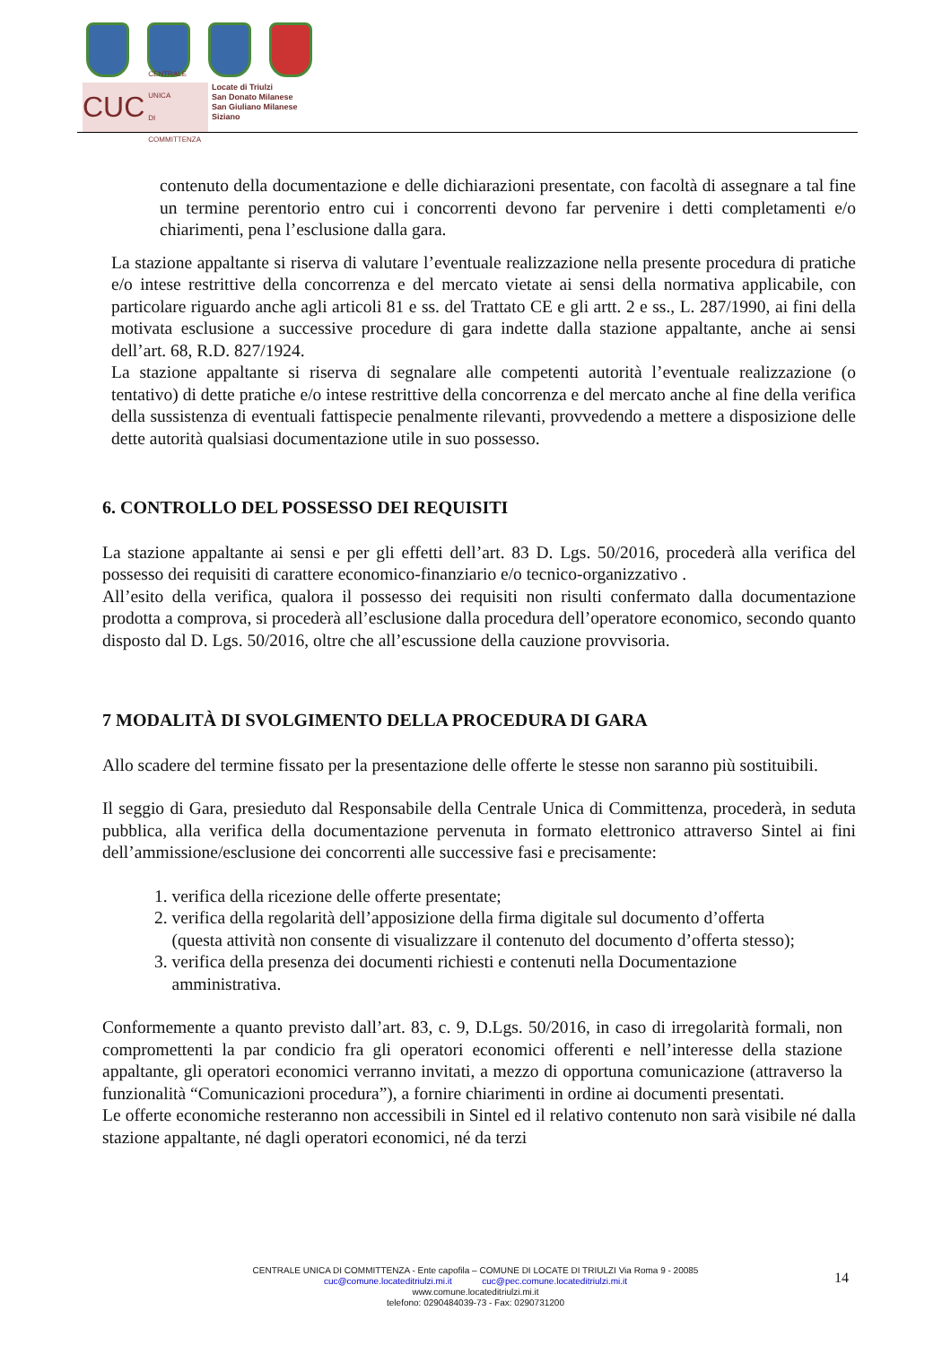CUC CENTRALE UNICA
DI COMMITTENZA
Locate di Triulzi
San Donato Milanese
San Giuliano Milanese
Siziano
contenuto della documentazione e delle dichiarazioni presentate, con facoltà di assegnare a tal fine un termine perentorio entro cui i concorrenti devono far pervenire i detti completamenti e/o chiarimenti, pena l’esclusione dalla gara.
La stazione appaltante si riserva di valutare l’eventuale realizzazione nella presente procedura di pratiche e/o intese restrittive della concorrenza e del mercato vietate ai sensi della normativa applicabile, con particolare riguardo anche agli articoli 81 e ss. del Trattato CE e gli artt. 2 e ss., L. 287/1990, ai fini della motivata esclusione a successive procedure di gara indette dalla stazione appaltante, anche ai sensi dell’art. 68, R.D. 827/1924.
La stazione appaltante si riserva di segnalare alle competenti autorità l’eventuale realizzazione (o tentativo) di dette pratiche e/o intese restrittive della concorrenza e del mercato anche al fine della verifica della sussistenza di eventuali fattispecie penalmente rilevanti, provvedendo a mettere a disposizione delle dette autorità qualsiasi documentazione utile in suo possesso.
6. CONTROLLO DEL POSSESSO DEI REQUISITI
La stazione appaltante ai sensi e per gli effetti dell’art. 83 D. Lgs. 50/2016, procederà alla verifica del possesso dei requisiti di carattere economico-finanziario e/o tecnico-organizzativo .
All’esito della verifica, qualora il possesso dei requisiti non risulti confermato dalla documentazione prodotta a comprova, si procederà all’esclusione dalla procedura dell’operatore economico, secondo quanto disposto dal D. Lgs. 50/2016, oltre che all’escussione della cauzione provvisoria.
7 MODALITÀ DI SVOLGIMENTO DELLA PROCEDURA DI GARA
Allo scadere del termine fissato per la presentazione delle offerte le stesse non saranno più sostituibili.
Il seggio di Gara, presieduto dal Responsabile della Centrale Unica di Committenza, procederà, in seduta pubblica, alla verifica della documentazione pervenuta in formato elettronico attraverso Sintel ai fini dell’ammissione/esclusione dei concorrenti alle successive fasi e precisamente:
1. verifica della ricezione delle offerte presentate;
2. verifica della regolarità dell’apposizione della firma digitale sul documento d’offerta
(questa attività non consente di visualizzare il contenuto del documento d’offerta stesso);
3. verifica della presenza dei documenti richiesti e contenuti nella Documentazione
amministrativa.
Conformemente a quanto previsto dall’art. 83, c. 9, D.Lgs. 50/2016, in caso di irregolarità formali, non compromettenti la par condicio fra gli operatori economici offerenti e nell’interesse della stazione appaltante, gli operatori economici verranno invitati, a mezzo di opportuna comunicazione (attraverso la funzionalità “Comunicazioni procedura”), a fornire chiarimenti in ordine ai documenti presentati.
Le offerte economiche resteranno non accessibili in Sintel ed il relativo contenuto non sarà visibile né dalla stazione appaltante, né dagli operatori economici, né da terzi
CENTRALE UNICA DI COMMITTENZA - Ente capofila – COMUNE DI LOCATE DI TRIULZI Via Roma 9 - 20085
cuc@comune.locateditriulzi.mi.it cuc@pec.comune.locateditriulzi.mi.it
www.comune.locateditriulzi.mi.it
telefono: 0290484039-73 - Fax: 0290731200
14